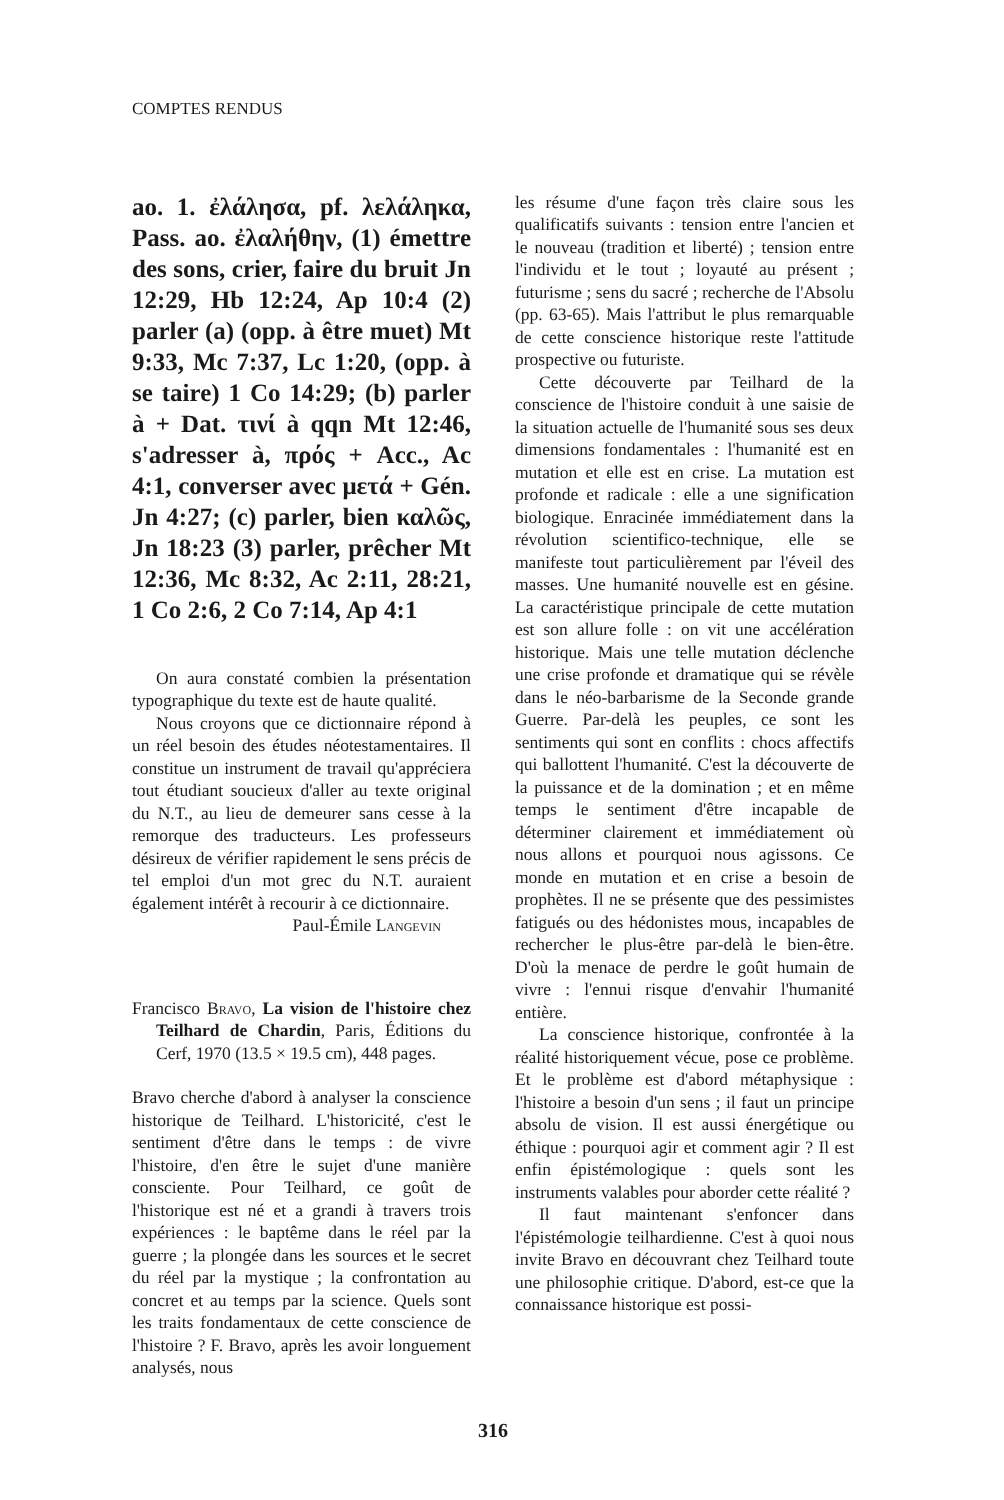COMPTES RENDUS
ao. 1. ἐλάλησα, pf. λελάληκα, Pass. ao. ἐλαλήθην, (1) émettre des sons, crier, faire du bruit Jn 12:29, Hb 12:24, Ap 10:4 (2) parler (a) (opp. à être muet) Mt 9:33, Mc 7:37, Lc 1:20, (opp. à se taire) 1 Co 14:29; (b) parler à + Dat. τινί à qqn Mt 12:46, s'adresser à, πρός + Acc., Ac 4:1, converser avec μετά + Gén. Jn 4:27; (c) parler, bien καλῶς, Jn 18:23 (3) parler, prêcher Mt 12:36, Mc 8:32, Ac 2:11, 28:21, 1 Co 2:6, 2 Co 7:14, Ap 4:1
On aura constaté combien la présentation typographique du texte est de haute qualité.
Nous croyons que ce dictionnaire répond à un réel besoin des études néotestamentaires. Il constitue un instrument de travail qu'appréciera tout étudiant soucieux d'aller au texte original du N.T., au lieu de demeurer sans cesse à la remorque des traducteurs. Les professeurs désireux de vérifier rapidement le sens précis de tel emploi d'un mot grec du N.T. auraient également intérêt à recourir à ce dictionnaire.
Paul-Émile Langevin
Francisco Bravo, La vision de l'histoire chez Teilhard de Chardin, Paris, Éditions du Cerf, 1970 (13.5 × 19.5 cm), 448 pages.
Bravo cherche d'abord à analyser la conscience historique de Teilhard. L'historicité, c'est le sentiment d'être dans le temps : de vivre l'histoire, d'en être le sujet d'une manière consciente. Pour Teilhard, ce goût de l'historique est né et a grandi à travers trois expériences : le baptême dans le réel par la guerre ; la plongée dans les sources et le secret du réel par la mystique ; la confrontation au concret et au temps par la science. Quels sont les traits fondamentaux de cette conscience de l'histoire ? F. Bravo, après les avoir longuement analysés, nous
les résume d'une façon très claire sous les qualificatifs suivants : tension entre l'ancien et le nouveau (tradition et liberté) ; tension entre l'individu et le tout ; loyauté au présent ; futurisme ; sens du sacré ; recherche de l'Absolu (pp. 63-65). Mais l'attribut le plus remarquable de cette conscience historique reste l'attitude prospective ou futuriste.
Cette découverte par Teilhard de la conscience de l'histoire conduit à une saisie de la situation actuelle de l'humanité sous ses deux dimensions fondamentales : l'humanité est en mutation et elle est en crise. La mutation est profonde et radicale : elle a une signification biologique. Enracinée immédiatement dans la révolution scientifico-technique, elle se manifeste tout particulièrement par l'éveil des masses. Une humanité nouvelle est en gésine. La caractéristique principale de cette mutation est son allure folle : on vit une accélération historique. Mais une telle mutation déclenche une crise profonde et dramatique qui se révèle dans le néo-barbarisme de la Seconde grande Guerre. Par-delà les peuples, ce sont les sentiments qui sont en conflits : chocs affectifs qui ballottent l'humanité. C'est la découverte de la puissance et de la domination ; et en même temps le sentiment d'être incapable de déterminer clairement et immédiatement où nous allons et pourquoi nous agissons. Ce monde en mutation et en crise a besoin de prophètes. Il ne se présente que des pessimistes fatigués ou des hédonistes mous, incapables de rechercher le plus-être par-delà le bien-être. D'où la menace de perdre le goût humain de vivre : l'ennui risque d'envahir l'humanité entière.
La conscience historique, confrontée à la réalité historiquement vécue, pose ce problème. Et le problème est d'abord métaphysique : l'histoire a besoin d'un sens ; il faut un principe absolu de vision. Il est aussi énergétique ou éthique : pourquoi agir et comment agir ? Il est enfin épistémologique : quels sont les instruments valables pour aborder cette réalité ?
Il faut maintenant s'enfoncer dans l'épistémologie teilhardienne. C'est à quoi nous invite Bravo en découvrant chez Teilhard toute une philosophie critique. D'abord, est-ce que la connaissance historique est possi-
316